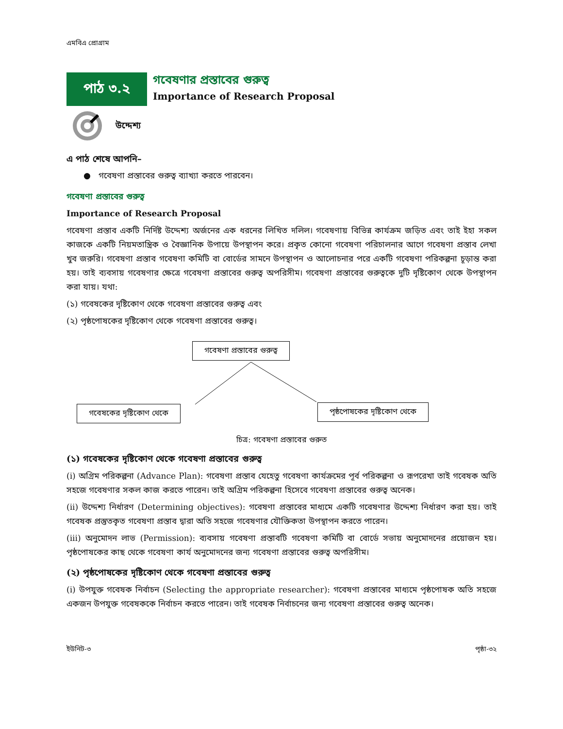এমবিএ প্রোগ্রাম
পাঠ ৩.২
গবেষণার প্রস্তাবের গুরুত্ব
Importance of Research Proposal
উদ্দেশ্য
এ পাঠ শেষে আপনি–
● গবেষণা প্রস্তাবের গুরুত্ব ব্যাখ্যা করতে পারবেন।
গবেষণা প্রস্তাবের গুরুত্ব
Importance of Research Proposal
গবেষণা প্রস্তাব একটি নির্দিষ্ট উদ্দেশ্য অর্জনের এক ধরনের লিখিত দলিল। গবেষণায় বিভিন্ন কার্যক্রম জড়িত এবং তাই ইহা সকল কাজকে একটি নিয়মতান্ত্রিক ও বৈজ্ঞানিক উপায়ে উপস্থাপন করে। প্রকৃত কোনো গবেষণা পরিচালনার আগে গবেষণা প্রস্তাব লেখা খুব জরুরি। গবেষণা প্রস্তাব গবেষণা কমিটি বা বোর্ডের সামনে উপস্থাপন ও আলোচনার পরে একটি গবেষণা পরিকল্পনা চূড়ান্ত করা হয়। তাই ব্যবসায় গবেষণার ক্ষেত্রে গবেষণা প্রস্তাবের গুরুত্ব অপরিসীম। গবেষণা প্রস্তাবের গুরুত্বকে দুটি দৃষ্টিকোণ থেকে উপস্থাপন করা যায়। যথা:
(১) গবেষকের দৃষ্টিকোণ থেকে গবেষণা প্রস্তাবের গুরুত্ব এবং
(২) পৃষ্ঠপোষকের দৃষ্টিকোণ থেকে গবেষণা প্রস্তাবের গুরুত্ব।
গবেষণা প্রস্তাবের গুরুত্ব
গবেষকের দৃষ্টিকোণ থেকে পৃষ্ঠপোষকের দৃষ্টিকোণ থেকে
চিত্র: গবেষণা প্রস্তাবের গুরুত
(১) গবেষকের দৃষ্টিকোণ থেকে গবেষণা প্রস্তাবের গুরুত্ব
(i) অগ্রিম পরিকল্পনা (Advance Plan): গবেষণা প্রস্তাব যেহেতু গবেষণা কার্যক্রমের পূর্ব পরিকল্পনা ও রূপরেখা তাই গবেষক অতি সহজে গবেষণার সকল কাজ করতে পারেন। তাই অগ্রিম পরিকল্পনা হিসেবে গবেষণা প্রস্তাবের গুরুত্ব অনেক।
(ii) উদ্দেশ্য নির্ধারণ (Determining objectives): গবেষণা প্রস্তাবের মাধ্যমে একটি গবেষণার উদ্দেশ্য নির্ধারণ করা হয়। তাই গবেষক প্রস্তুতকৃত গবেষণা প্রস্তাব দ্বারা অতি সহজে গবেষণার যৌক্তিকতা উপস্থাপন করতে পারেন।
(iii) অনুমোদন লাভ (Permission): ব্যবসায় গবেষণা প্রস্তাবটি গবেষণা কমিটি বা বোর্ডে সভায় অনুমোদনের প্রয়োজন হয়। পৃষ্ঠপোষকের কাছ থেকে গবেষণা কার্য অনুমোদনের জন্য গবেষণা প্রস্তাবের গুরুত্ব অপরিসীম।
(২) পৃষ্ঠপোষকের দৃষ্টিকোণ থেকে গবেষণা প্রস্তাবের গুরুত্ব
(i) উপযুক্ত গবেষক নির্বাচন (Selecting the appropriate researcher): গবেষণা প্রস্তাবের মাধ্যমে পৃষ্ঠপোষক অতি সহজে একজন উপযুক্ত গবেষককে নির্বাচন করতে পারেন। তাই গবেষক নির্বাচনের জন্য গবেষণা প্রস্তাবের গুরুত্ব অনেক।
ইউনিট-৩ পৃষ্ঠা-৩২